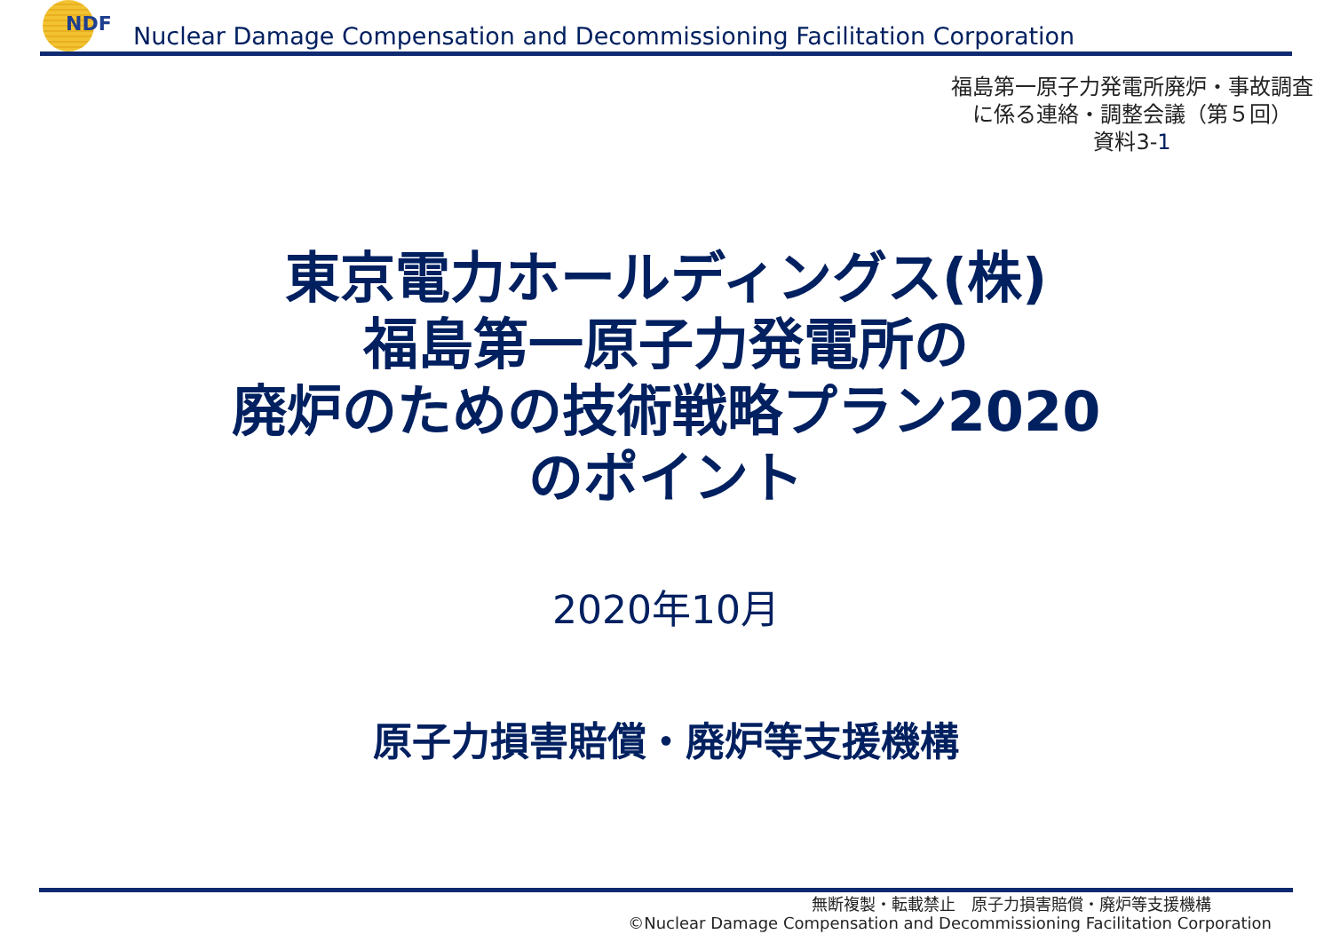NDF
Nuclear Damage Compensation and Decommissioning Facilitation Corporation
福島第一原子力発電所廃炉・事故調査
に係る連絡・調整会議（第５回）
資料3-1
東京電力ホールディングス(株)
福島第一原子力発電所の
廃炉のための技術戦略プラン2020
のポイント
2020年10月
原子力損害賠償・廃炉等支援機構
無断複製・転載禁止　原子力損害賠償・廃炉等支援機構
©Nuclear Damage Compensation and Decommissioning Facilitation Corporation